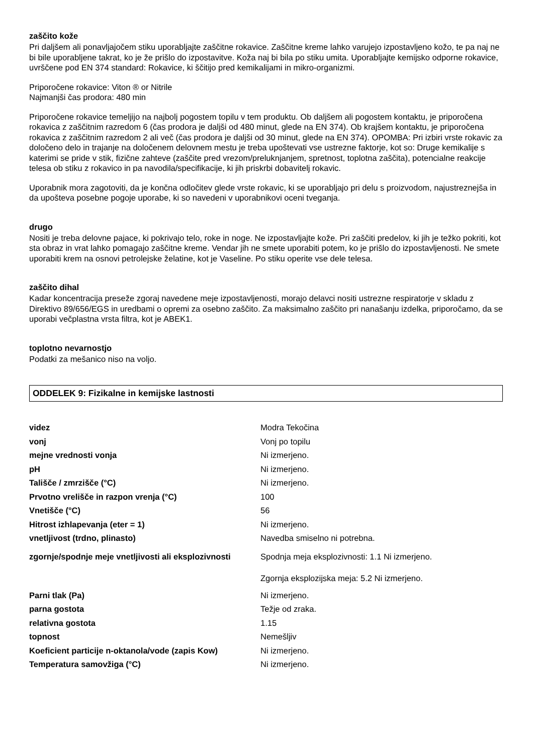zaščito kože
Pri daljšem ali ponavljajočem stiku uporabljajte zaščitne rokavice. Zaščitne kreme lahko varujejo izpostavljeno kožo, te pa naj ne bi bile uporabljene takrat, ko je že prišlo do izpostavitve. Koža naj bi bila po stiku umita. Uporabljajte kemijsko odporne rokavice, uvrščene pod EN 374 standard: Rokavice, ki ščitijo pred kemikalijami in mikro-organizmi.
Priporočene rokavice: Viton ® or Nitrile
Najmanjši čas prodora: 480 min
Priporočene rokavice temeljijo na najbolj pogostem topilu v tem produktu. Ob daljšem ali pogostem kontaktu, je priporočena rokavica z zaščitnim razredom 6 (čas prodora je daljši od 480 minut, glede na EN 374). Ob krajšem kontaktu, je priporočena rokavica z zaščitnim razredom 2 ali več (čas prodora je daljši od 30 minut, glede na EN 374). OPOMBA: Pri izbiri vrste rokavic za določeno delo in trajanje na določenem delovnem mestu je treba upoštevati vse ustrezne faktorje, kot so: Druge kemikalije s katerimi se pride v stik, fizične zahteve (zaščite pred vrezom/preluknjanjem, spretnost, toplotna zaščita), potencialne reakcije telesa ob stiku z rokavico in pa navodila/specifikacije, ki jih priskrbi dobavitelj rokavic.
Uporabnik mora zagotoviti, da je končna odločitev glede vrste rokavic, ki se uporabljajo pri delu s proizvodom, najustreznejša in da upošteva posebne pogoje uporabe, ki so navedeni v uporabnikovi oceni tveganja.
drugo
Nositi je treba delovne pajace, ki pokrivajo telo, roke in noge. Ne izpostavljajte kože. Pri zaščiti predelov, ki jih je težko pokriti, kot sta obraz in vrat lahko pomagajo zaščitne kreme. Vendar jih ne smete uporabiti potem, ko je prišlo do izpostavljenosti. Ne smete uporabiti krem na osnovi petrolejske želatine, kot je Vaseline. Po stiku operite vse dele telesa.
zaščito dihal
Kadar koncentracija preseže zgoraj navedene meje izpostavljenosti, morajo delavci nositi ustrezne respiratorje v skladu z Direktivo 89/656/EGS in uredbami o opremi za osebno zaščito. Za maksimalno zaščito pri nanašanju izdelka, priporočamo, da se uporabi večplastna vrsta filtra, kot je ABEK1.
toplotno nevarnostjo
Podatki za mešanico niso na voljo.
ODDELEK 9: Fizikalne in kemijske lastnosti
| videz | Modra Tekočina |
| vonj | Vonj po topilu |
| mejne vrednosti vonja | Ni izmerjeno. |
| pH | Ni izmerjeno. |
| Tališče / zmrzišče (°C) | Ni izmerjeno. |
| Prvotno vrelišče in razpon vrenja (°C) | 100 |
| Vnetišče (°C) | 56 |
| Hitrost izhlapevanja (eter = 1) | Ni izmerjeno. |
| vnetljivost (trdno, plinasto) | Navedba smiselno ni potrebna. |
| zgornje/spodnje meje vnetljivosti ali eksplozivnosti | Spodnja meja eksplozivnosti: 1.1 Ni izmerjeno. |
| | Zgornja eksplozijska meja: 5.2 Ni izmerjeno. |
| Parni tlak (Pa) | Ni izmerjeno. |
| parna gostota | Težje od zraka. |
| relativna gostota | 1.15 |
| topnost | Nemešljiv |
| Koeficient particije n-oktanola/vode (zapis Kow) | Ni izmerjeno. |
| Temperatura samovžiga (°C) | Ni izmerjeno. |